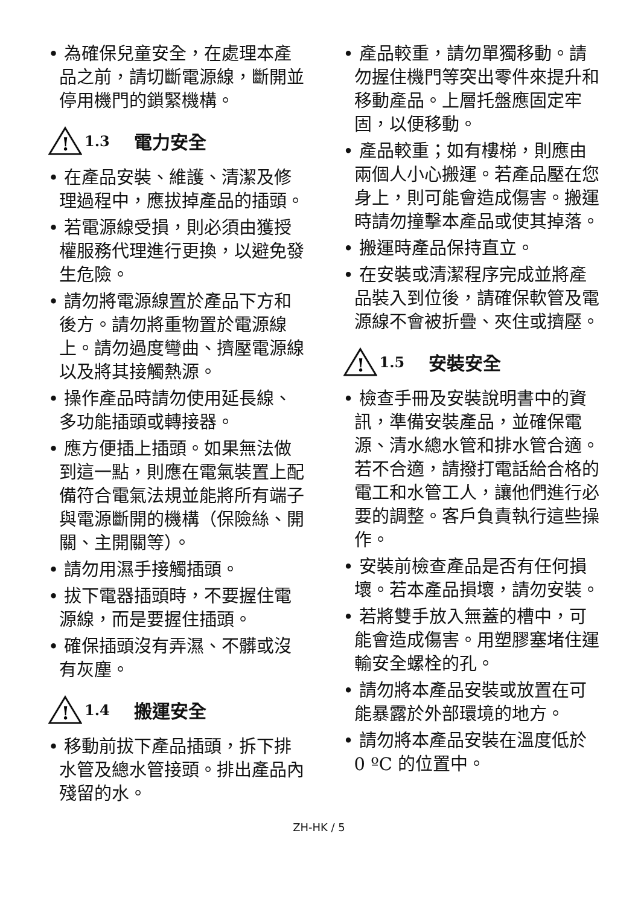• 為確保兒童安全，在處理本產品之前，請切斷電源線，斷開並停用機門的鎖緊機構。
!
1.3 電力安全
• 在產品安裝、維護、清潔及修理過程中，應拔掉產品的插頭。
• 若電源線受損，則必須由獲授權服務代理進行更換，以避免發生危險。
• 請勿將電源線置於產品下方和後方。請勿將重物置於電源線上。請勿過度彎曲、擠壓電源線以及將其接觸熱源。
• 操作產品時請勿使用延長線、多功能插頭或轉接器。
• 應方便插上插頭。如果無法做到這一點，則應在電氣裝置上配備符合電氣法規並能將所有端子與電源斷開的機構（保險絲、開關、主開關等）。
• 請勿用濕手接觸插頭。
• 拔下電器插頭時，不要握住電源線，而是要握住插頭。
• 確保插頭沒有弄濕、不髒或沒有灰塵。
!
1.4 搬運安全
• 移動前拔下產品插頭，拆下排水管及總水管接頭。排出產品內殘留的水。
• 產品較重，請勿單獨移動。請勿握住機門等突出零件來提升和移動產品。上層托盤應固定牢固，以便移動。
• 產品較重；如有樓梯，則應由兩個人小心搬運。若產品壓在您身上，則可能會造成傷害。搬運時請勿撞擊本產品或使其掉落。
• 搬運時產品保持直立。
• 在安裝或清潔程序完成並將產品裝入到位後，請確保軟管及電源線不會被折疊、夾住或擠壓。
!
1.5 安裝安全
• 檢查手冊及安裝說明書中的資訊，準備安裝產品，並確保電源、清水總水管和排水管合適。若不合適，請撥打電話給合格的電工和水管工人，讓他們進行必要的調整。客戶負責執行這些操作。
• 安裝前檢查產品是否有任何損壞。若本產品損壞，請勿安裝。
• 若將雙手放入無蓋的槽中，可能會造成傷害。用塑膠塞堵住運輸安全螺栓的孔。
• 請勿將本產品安裝或放置在可能暴露於外部環境的地方。
• 請勿將本產品安裝在溫度低於 0 ºC 的位置中。
ZH-HK / 5